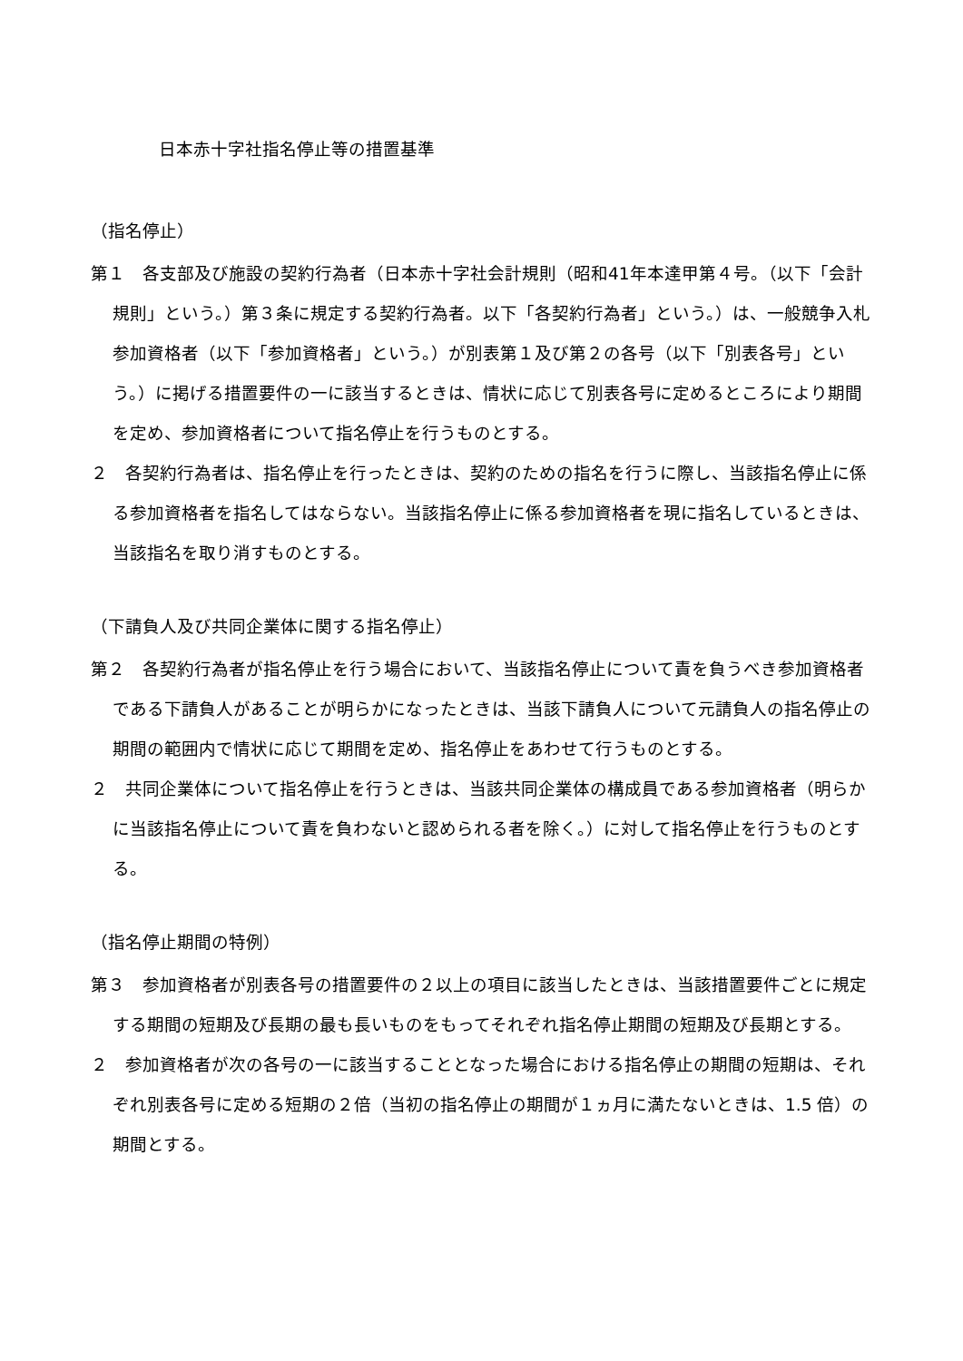日本赤十字社指名停止等の措置基準
（指名停止）
第１　各支部及び施設の契約行為者（日本赤十字社会計規則（昭和41年本達甲第４号。（以下「会計規則」という。）第３条に規定する契約行為者。以下「各契約行為者」という。）は、一般競争入札参加資格者（以下「参加資格者」という。）が別表第１及び第２の各号（以下「別表各号」という。）に掲げる措置要件の一に該当するときは、情状に応じて別表各号に定めるところにより期間を定め、参加資格者について指名停止を行うものとする。
２　各契約行為者は、指名停止を行ったときは、契約のための指名を行うに際し、当該指名停止に係る参加資格者を指名してはならない。当該指名停止に係る参加資格者を現に指名しているときは、当該指名を取り消すものとする。
（下請負人及び共同企業体に関する指名停止）
第２　各契約行為者が指名停止を行う場合において、当該指名停止について責を負うべき参加資格者である下請負人があることが明らかになったときは、当該下請負人について元請負人の指名停止の期間の範囲内で情状に応じて期間を定め、指名停止をあわせて行うものとする。
２　共同企業体について指名停止を行うときは、当該共同企業体の構成員である参加資格者（明らかに当該指名停止について責を負わないと認められる者を除く。）に対して指名停止を行うものとする。
（指名停止期間の特例）
第３　参加資格者が別表各号の措置要件の２以上の項目に該当したときは、当該措置要件ごとに規定する期間の短期及び長期の最も長いものをもってそれぞれ指名停止期間の短期及び長期とする。
２　参加資格者が次の各号の一に該当することとなった場合における指名停止の期間の短期は、それぞれ別表各号に定める短期の２倍（当初の指名停止の期間が１ヵ月に満たないときは、1.5 倍）の期間とする。